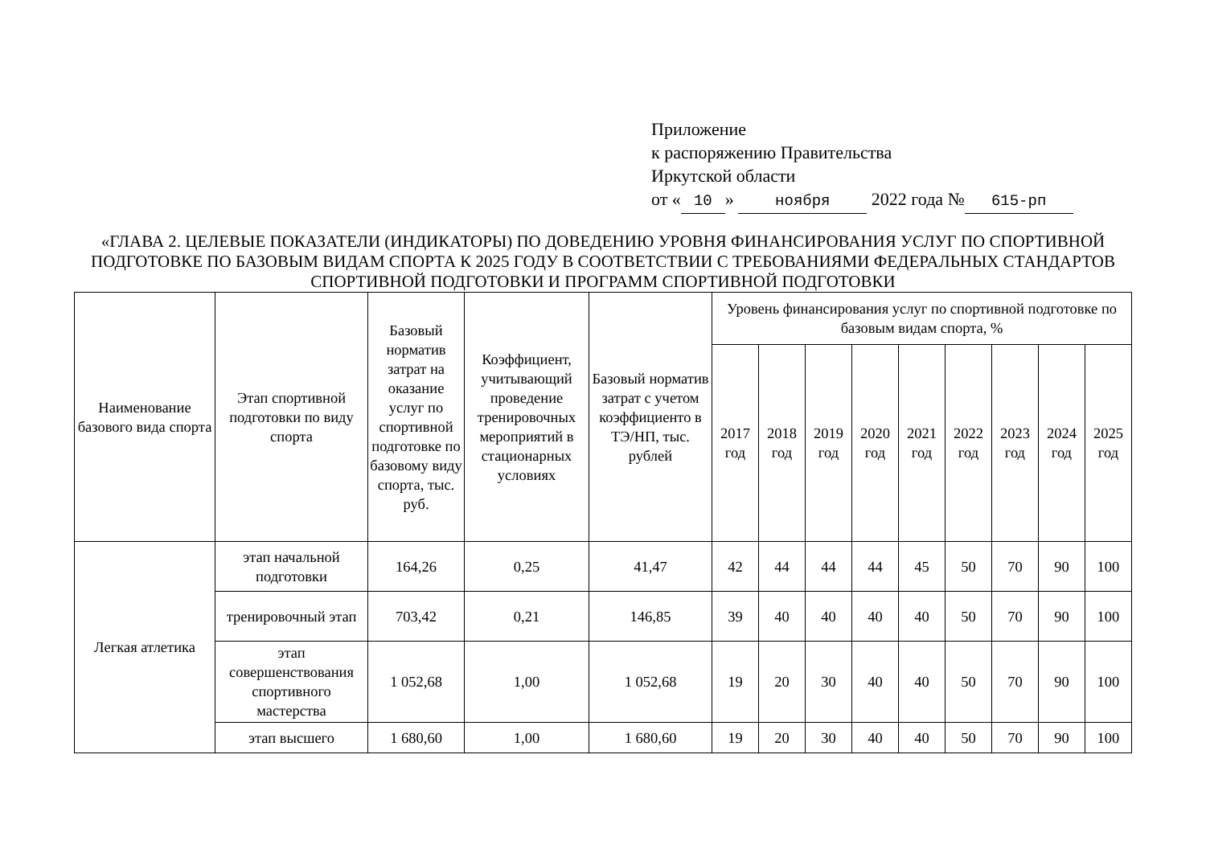Приложение
к распоряжению Правительства
Иркутской области
от « 10 » ноября 2022 года № 615-рп
«ГЛАВА 2. ЦЕЛЕВЫЕ ПОКАЗАТЕЛИ (ИНДИКАТОРЫ) ПО ДОВЕДЕНИЮ УРОВНЯ ФИНАНСИРОВАНИЯ УСЛУГ ПО СПОРТИВНОЙ ПОДГОТОВКЕ ПО БАЗОВЫМ ВИДАМ СПОРТА К 2025 ГОДУ В СООТВЕТСТВИИ С ТРЕБОВАНИЯМИ ФЕДЕРАЛЬНЫХ СТАНДАРТОВ СПОРТИВНОЙ ПОДГОТОВКИ И ПРОГРАММ СПОРТИВНОЙ ПОДГОТОВКИ
| Наименование базового вида спорта | Этап спортивной подготовки по виду спорта | Базовый норматив затрат на оказание услуг по спортивной подготовке по базовому виду спорта, тыс. руб. | Коэффициент, учитывающий проведение тренировочных мероприятий в стационарных условиях | Базовый норматив затрат с учетом коэффициенто в ТЭ/НП, тыс. рублей | Уровень финансирования услуг по спортивной подготовке по базовым видам спорта, % | | | | | | | | |
| --- | --- | --- | --- | --- | --- | --- | --- | --- | --- | --- | --- | --- | --- |
| | | | | | 2017 год | 2018 год | 2019 год | 2020 год | 2021 год | 2022 год | 2023 год | 2024 год | 2025 год |
| Легкая атлетика | этап начальной подготовки | 164,26 | 0,25 | 41,47 | 42 | 44 | 44 | 44 | 45 | 50 | 70 | 90 | 100 |
| | тренировочный этап | 703,42 | 0,21 | 146,85 | 39 | 40 | 40 | 40 | 40 | 50 | 70 | 90 | 100 |
| | этап совершенствования спортивного мастерства | 1 052,68 | 1,00 | 1 052,68 | 19 | 20 | 30 | 40 | 40 | 50 | 70 | 90 | 100 |
| | этап высшего | 1 680,60 | 1,00 | 1 680,60 | 19 | 20 | 30 | 40 | 40 | 50 | 70 | 90 | 100 |